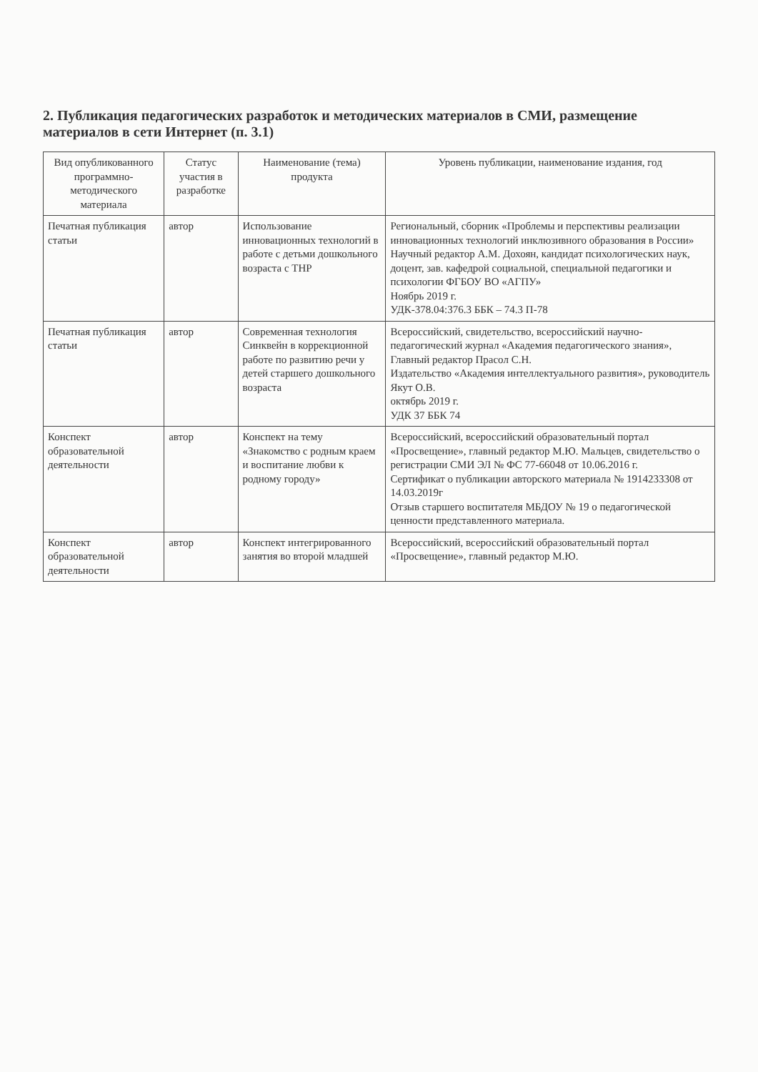2. Публикация педагогических разработок и методических материалов в СМИ, размещение материалов в сети Интернет (п. 3.1)
| Вид опубликованного программно-методического материала | Статус участия в разработке | Наименование (тема) продукта | Уровень публикации, наименование издания, год |
| --- | --- | --- | --- |
| Печатная публикация статьи | автор | Использование инновационных технологий в работе с детьми дошкольного возраста с ТНР | Региональный, сборник «Проблемы и перспективы реализации инновационных технологий инклюзивного образования в России» Научный редактор А.М. Дохоян, кандидат психологических наук, доцент, зав. кафедрой социальной, специальной педагогики и психологии ФГБОУ ВО «АГПУ» Ноябрь 2019 г. УДК-378.04:376.3 ББК – 74.3 П-78 |
| Печатная публикация статьи | автор | Современная технология Синквейн в коррекционной работе по развитию речи у детей старшего дошкольного возраста | Всероссийский, свидетельство, всероссийский научно-педагогический журнал «Академия педагогического знания», Главный редактор Прасол С.Н. Издательство «Академия интеллектуального развития», руководитель Якут О.В. октябрь 2019 г. УДК 37 ББК 74 |
| Конспект образовательной деятельности | автор | Конспект на тему «Знакомство с родным краем и воспитание любви к родному городу» | Всероссийский, всероссийский образовательный портал «Просвещение», главный редактор М.Ю. Мальцев, свидетельство о регистрации СМИ ЭЛ № ФС 77-66048 от 10.06.2016 г. Сертификат о публикации авторского материала № 1914233308 от 14.03.2019г Отзыв старшего воспитателя МБДОУ № 19 о педагогической ценности представленного материала. |
| Конспект образовательной деятельности | автор | Конспект интегрированного занятия во второй младшей | Всероссийский, всероссийский образовательный портал «Просвещение», главный редактор М.Ю. |